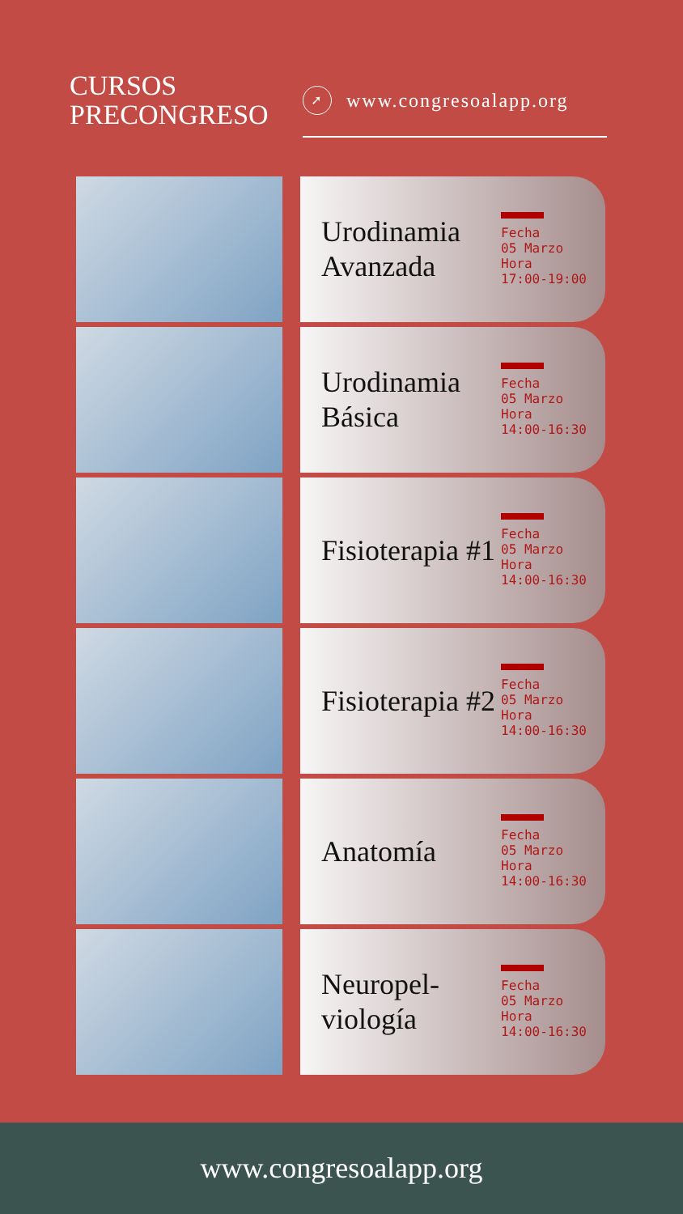CURSOS
PRECONGRESO
➚ www.congresoalapp.org
Urodinamia Avanzada
Fecha
05 Marzo
Hora
17:00-19:00
Urodinamia Básica
Fecha
05 Marzo
Hora
14:00-16:30
Fisioterapia #1
Fecha
05 Marzo
Hora
14:00-16:30
Fisioterapia #2
Fecha
05 Marzo
Hora
14:00-16:30
Anatomía
Fecha
05 Marzo
Hora
14:00-16:30
Neuropel-viología
Fecha
05 Marzo
Hora
14:00-16:30
www.congresoalapp.org